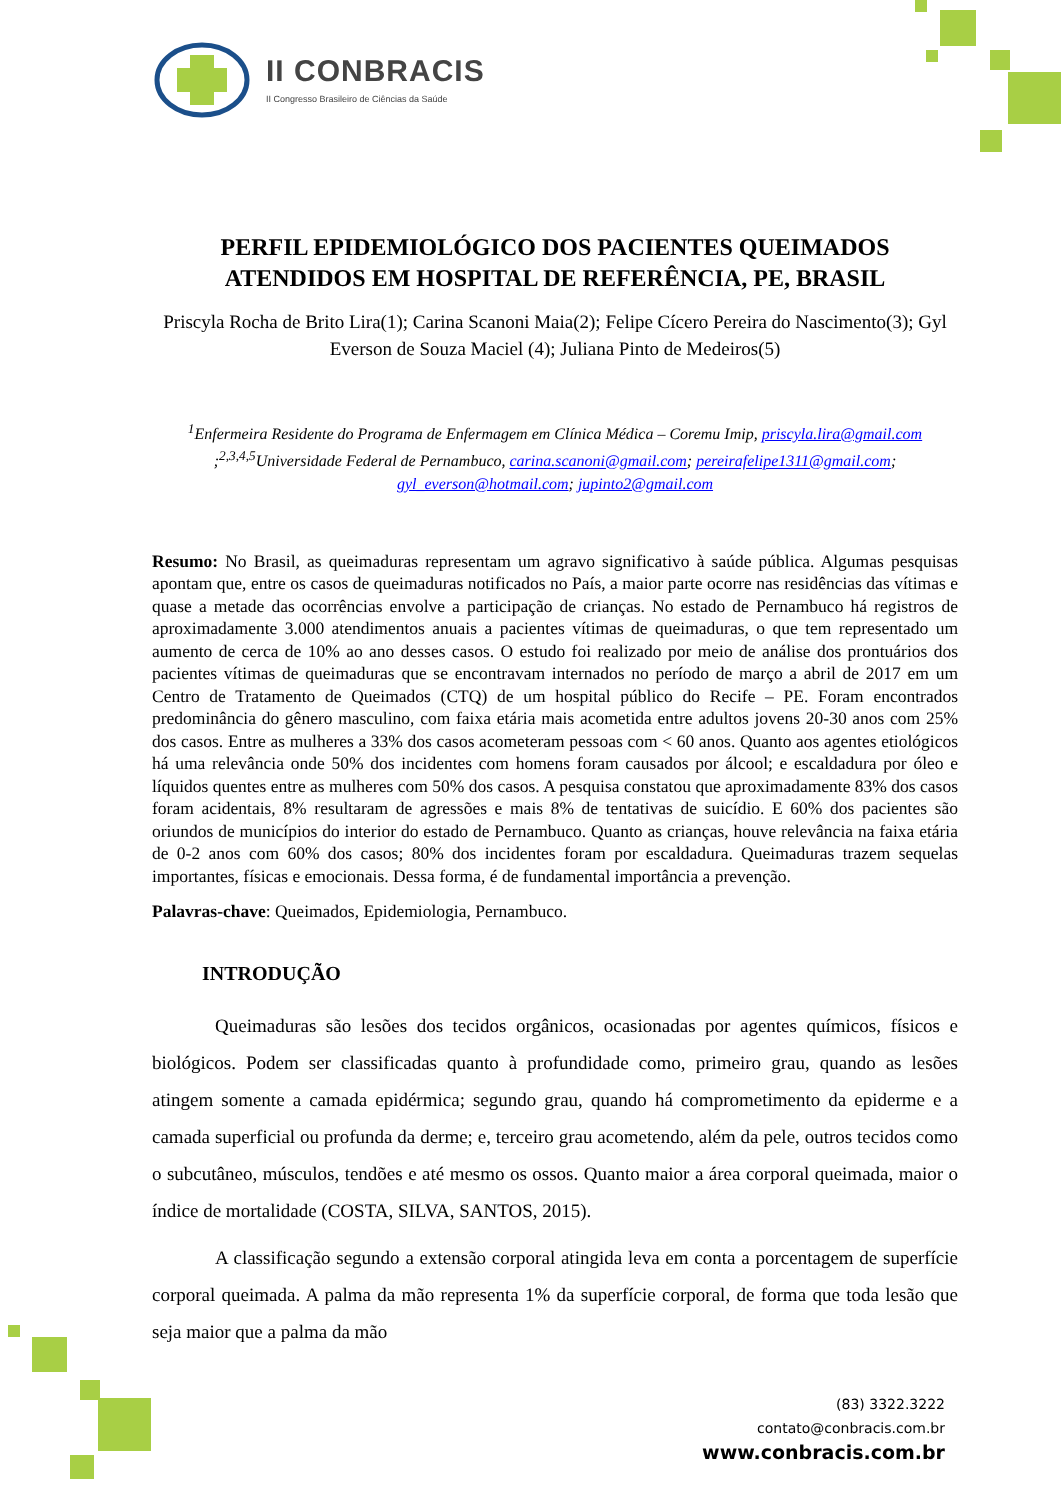II CONBRACIS
II Congresso Brasileiro de Ciências da Saúde
PERFIL EPIDEMIOLÓGICO DOS PACIENTES QUEIMADOS ATENDIDOS EM HOSPITAL DE REFERÊNCIA, PE, BRASIL
Priscyla Rocha de Brito Lira(1); Carina Scanoni Maia(2); Felipe Cícero Pereira do Nascimento(3); Gyl Everson de Souza Maciel (4); Juliana Pinto de Medeiros(5)
<sup>1</sup> Enfermeira Residente do Programa de Enfermagem em Clínica Médica – Coremu Imip, priscyla.lira@gmail.com ;<sup>2,3,4,5</sup>Universidade Federal de Pernambuco, carina.scanoni@gmail.com; pereirafelipe1311@gmail.com; gyl_everson@hotmail.com; jupinto2@gmail.com
Resumo: No Brasil, as queimaduras representam um agravo significativo à saúde pública. Algumas pesquisas apontam que, entre os casos de queimaduras notificados no País, a maior parte ocorre nas residências das vítimas e quase a metade das ocorrências envolve a participação de crianças. No estado de Pernambuco há registros de aproximadamente 3.000 atendimentos anuais a pacientes vítimas de queimaduras, o que tem representado um aumento de cerca de 10% ao ano desses casos. O estudo foi realizado por meio de análise dos prontuários dos pacientes vítimas de queimaduras que se encontravam internados no período de março a abril de 2017 em um Centro de Tratamento de Queimados (CTQ) de um hospital público do Recife – PE. Foram encontrados predominância do gênero masculino, com faixa etária mais acometida entre adultos jovens 20-30 anos com 25% dos casos. Entre as mulheres a 33% dos casos acometeram pessoas com < 60 anos. Quanto aos agentes etiológicos há uma relevância onde 50% dos incidentes com homens foram causados por álcool; e escaldadura por óleo e líquidos quentes entre as mulheres com 50% dos casos. A pesquisa constatou que aproximadamente 83% dos casos foram acidentais, 8% resultaram de agressões e mais 8% de tentativas de suicídio. E 60% dos pacientes são oriundos de municípios do interior do estado de Pernambuco. Quanto as crianças, houve relevância na faixa etária de 0-2 anos com 60% dos casos; 80% dos incidentes foram por escaldadura. Queimaduras trazem sequelas importantes, físicas e emocionais. Dessa forma, é de fundamental importância a prevenção.
Palavras-chave: Queimados, Epidemiologia, Pernambuco.
INTRODUÇÃO
Queimaduras são lesões dos tecidos orgânicos, ocasionadas por agentes químicos, físicos e biológicos. Podem ser classificadas quanto à profundidade como, primeiro grau, quando as lesões atingem somente a camada epidérmica; segundo grau, quando há comprometimento da epiderme e a camada superficial ou profunda da derme; e, terceiro grau acometendo, além da pele, outros tecidos como o subcutâneo, músculos, tendões e até mesmo os ossos. Quanto maior a área corporal queimada, maior o índice de mortalidade (COSTA, SILVA, SANTOS, 2015).
A classificação segundo a extensão corporal atingida leva em conta a porcentagem de superfície corporal queimada. A palma da mão representa 1% da superfície corporal, de forma que toda lesão que seja maior que a palma da mão
(83) 3322.3222
contato@conbracis.com.br
www.conbracis.com.br